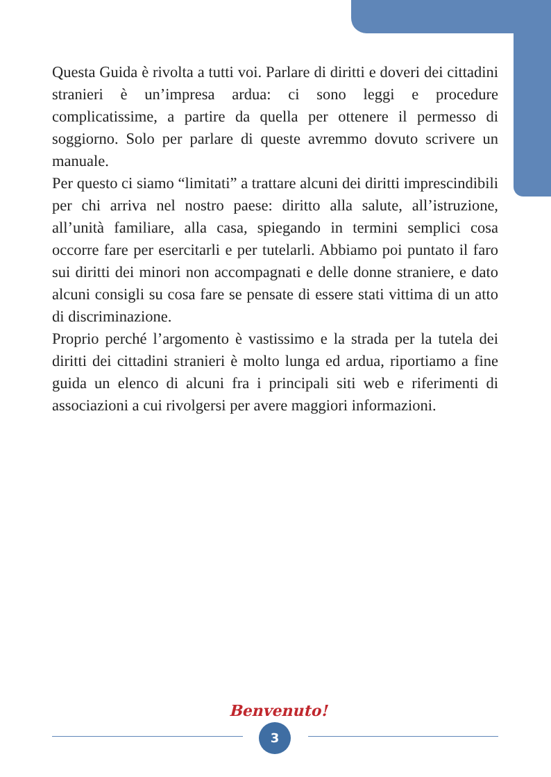Questa Guida è rivolta a tutti voi. Parlare di diritti e doveri dei cittadini stranieri è un’impresa ardua: ci sono leggi e procedure complicatissime, a partire da quella per ottenere il permesso di soggiorno. Solo per parlare di queste avremmo dovuto scrivere un manuale.
Per questo ci siamo “limitati” a trattare alcuni dei diritti imprescindibili per chi arriva nel nostro paese: diritto alla salute, all’istruzione, all’unità familiare, alla casa, spiegando in termini semplici cosa occorre fare per esercitarli e per tutelarli. Abbiamo poi puntato il faro sui diritti dei minori non accompagnati e delle donne straniere, e dato alcuni consigli su cosa fare se pensate di essere stati vittima di un atto di discriminazione.
Proprio perché l’argomento è vastissimo e la strada per la tutela dei diritti dei cittadini stranieri è molto lunga ed ardua, riportiamo a fine guida un elenco di alcuni fra i principali siti web e riferimenti di associazioni a cui rivolgersi per avere maggiori informazioni.
Benvenuto!
3